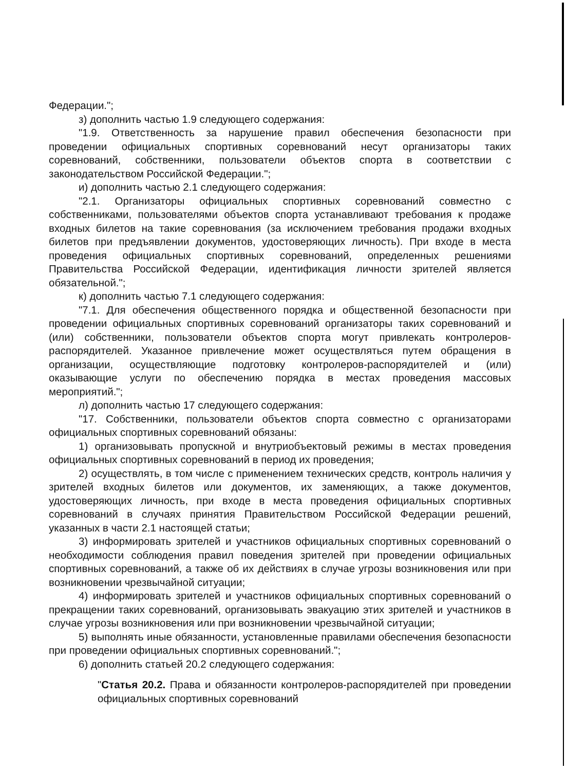Федерации.";
з) дополнить частью 1.9 следующего содержания:
"1.9. Ответственность за нарушение правил обеспечения безопасности при проведении официальных спортивных соревнований несут организаторы таких соревнований, собственники, пользователи объектов спорта в соответствии с законодательством Российской Федерации.";
и) дополнить частью 2.1 следующего содержания:
"2.1. Организаторы официальных спортивных соревнований совместно с собственниками, пользователями объектов спорта устанавливают требования к продаже входных билетов на такие соревнования (за исключением требования продажи входных билетов при предъявлении документов, удостоверяющих личность). При входе в места проведения официальных спортивных соревнований, определенных решениями Правительства Российской Федерации, идентификация личности зрителей является обязательной.";
к) дополнить частью 7.1 следующего содержания:
"7.1. Для обеспечения общественного порядка и общественной безопасности при проведении официальных спортивных соревнований организаторы таких соревнований и (или) собственники, пользователи объектов спорта могут привлекать контролеров-распорядителей. Указанное привлечение может осуществляться путем обращения в организации, осуществляющие подготовку контролеров-распорядителей и (или) оказывающие услуги по обеспечению порядка в местах проведения массовых мероприятий.";
л) дополнить частью 17 следующего содержания:
"17. Собственники, пользователи объектов спорта совместно с организаторами официальных спортивных соревнований обязаны:
1) организовывать пропускной и внутриобъектовый режимы в местах проведения официальных спортивных соревнований в период их проведения;
2) осуществлять, в том числе с применением технических средств, контроль наличия у зрителей входных билетов или документов, их заменяющих, а также документов, удостоверяющих личность, при входе в места проведения официальных спортивных соревнований в случаях принятия Правительством Российской Федерации решений, указанных в части 2.1 настоящей статьи;
3) информировать зрителей и участников официальных спортивных соревнований о необходимости соблюдения правил поведения зрителей при проведении официальных спортивных соревнований, а также об их действиях в случае угрозы возникновения или при возникновении чрезвычайной ситуации;
4) информировать зрителей и участников официальных спортивных соревнований о прекращении таких соревнований, организовывать эвакуацию этих зрителей и участников в случае угрозы возникновения или при возникновении чрезвычайной ситуации;
5) выполнять иные обязанности, установленные правилами обеспечения безопасности при проведении официальных спортивных соревнований.";
6) дополнить статьей 20.2 следующего содержания:
"Статья 20.2. Права и обязанности контролеров-распорядителей при проведении официальных спортивных соревнований